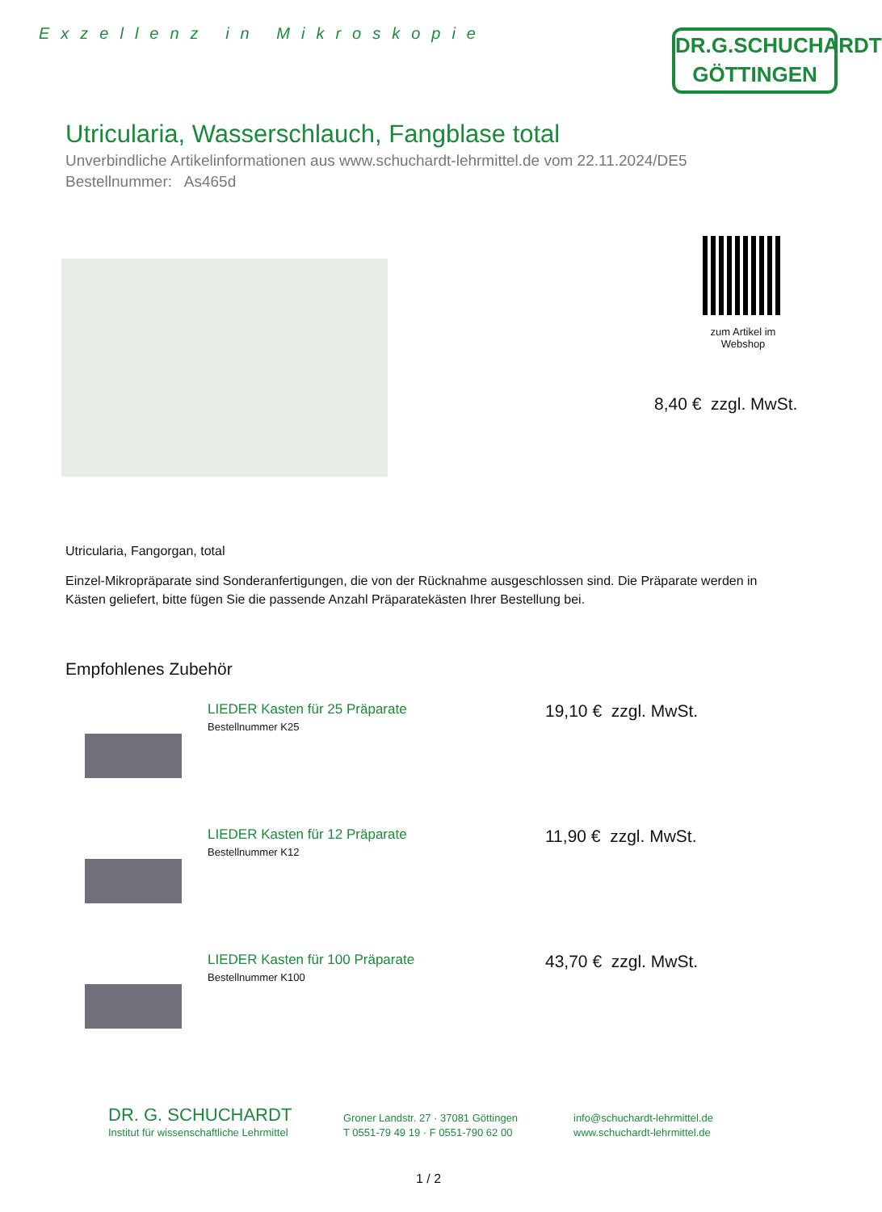Exzellenz in Mikroskopie
DR.G.SCHUCHARDT
GÖTTINGEN
Utricularia, Wasserschlauch, Fangblase total
Unverbindliche Artikelinformationen aus www.schuchardt-lehrmittel.de vom 22.11.2024/DE5
Bestellnummer: As465d
zum Artikel im Webshop
8,40 € zzgl. MwSt.
Utricularia, Fangorgan, total
Einzel-Mikropräparate sind Sonderanfertigungen, die von der Rücknahme ausgeschlossen sind. Die Präparate werden in Kästen geliefert, bitte fügen Sie die passende Anzahl Präparatekästen Ihrer Bestellung bei.
Empfohlenes Zubehör
LIEDER Kasten für 25 Präparate
Bestellnummer K25
19,10 € zzgl. MwSt.
LIEDER Kasten für 12 Präparate
Bestellnummer K12
11,90 € zzgl. MwSt.
LIEDER Kasten für 100 Präparate
Bestellnummer K100
43,70 € zzgl. MwSt.
DR. G. SCHUCHARDT
Institut für wissenschaftliche Lehrmittel
Groner Landstr. 27 · 37081 Göttingen
T 0551-79 49 19 · F 0551-790 62 00
info@schuchardt-lehrmittel.de
www.schuchardt-lehrmittel.de
1 / 2